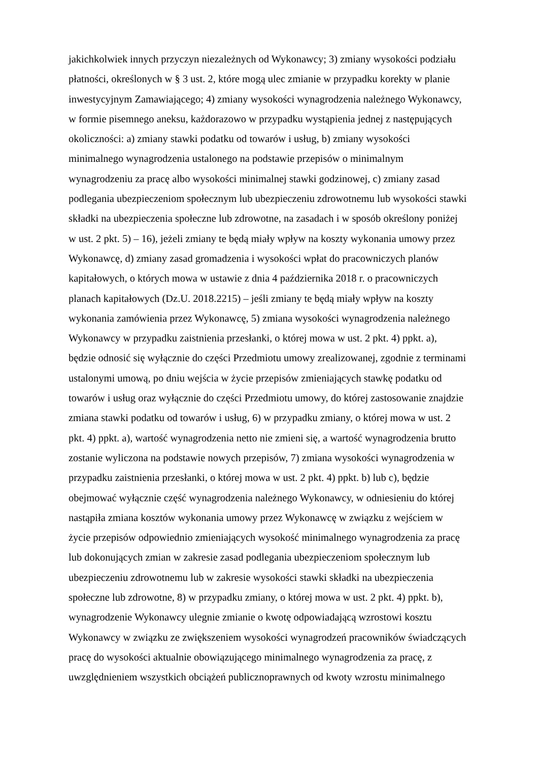jakichkolwiek innych przyczyn niezależnych od Wykonawcy; 3) zmiany wysokości podziału
płatności, określonych w § 3 ust. 2, które mogą ulec zmianie w przypadku korekty w planie
inwestycyjnym Zamawiającego; 4) zmiany wysokości wynagrodzenia należnego Wykonawcy,
w formie pisemnego aneksu, każdorazowo w przypadku wystąpienia jednej z następujących
okoliczności: a) zmiany stawki podatku od towarów i usług, b) zmiany wysokości
minimalnego wynagrodzenia ustalonego na podstawie przepisów o minimalnym
wynagrodzeniu za pracę albo wysokości minimalnej stawki godzinowej, c) zmiany zasad
podlegania ubezpieczeniom społecznym lub ubezpieczeniu zdrowotnemu lub wysokości stawki
składki na ubezpieczenia społeczne lub zdrowotne, na zasadach i w sposób określony poniżej
w ust. 2 pkt. 5) – 16), jeżeli zmiany te będą miały wpływ na koszty wykonania umowy przez
Wykonawcę, d) zmiany zasad gromadzenia i wysokości wpłat do pracowniczych planów
kapitałowych, o których mowa w ustawie z dnia 4 października 2018 r. o pracowniczych
planach kapitałowych (Dz.U. 2018.2215) – jeśli zmiany te będą miały wpływ na koszty
wykonania zamówienia przez Wykonawcę, 5) zmiana wysokości wynagrodzenia należnego
Wykonawcy w przypadku zaistnienia przesłanki, o której mowa w ust. 2 pkt. 4) ppkt. a),
będzie odnosić się wyłącznie do części Przedmiotu umowy zrealizowanej, zgodnie z terminami
ustalonymi umową, po dniu wejścia w życie przepisów zmieniających stawkę podatku od
towarów i usług oraz wyłącznie do części Przedmiotu umowy, do której zastosowanie znajdzie
zmiana stawki podatku od towarów i usług, 6) w przypadku zmiany, o której mowa w ust. 2
pkt. 4) ppkt. a), wartość wynagrodzenia netto nie zmieni się, a wartość wynagrodzenia brutto
zostanie wyliczona na podstawie nowych przepisów, 7) zmiana wysokości wynagrodzenia w
przypadku zaistnienia przesłanki, o której mowa w ust. 2 pkt. 4) ppkt. b) lub c), będzie
obejmować wyłącznie część wynagrodzenia należnego Wykonawcy, w odniesieniu do której
nastąpiła zmiana kosztów wykonania umowy przez Wykonawcę w związku z wejściem w
życie przepisów odpowiednio zmieniających wysokość minimalnego wynagrodzenia za pracę
lub dokonujących zmian w zakresie zasad podlegania ubezpieczeniom społecznym lub
ubezpieczeniu zdrowotnemu lub w zakresie wysokości stawki składki na ubezpieczenia
społeczne lub zdrowotne, 8) w przypadku zmiany, o której mowa w ust. 2 pkt. 4) ppkt. b),
wynagrodzenie Wykonawcy ulegnie zmianie o kwotę odpowiadającą wzrostowi kosztu
Wykonawcy w związku ze zwiększeniem wysokości wynagrodzeń pracowników świadczących
pracę do wysokości aktualnie obowiązującego minimalnego wynagrodzenia za pracę, z
uwzględnieniem wszystkich obciążeń publicznoprawnych od kwoty wzrostu minimalnego